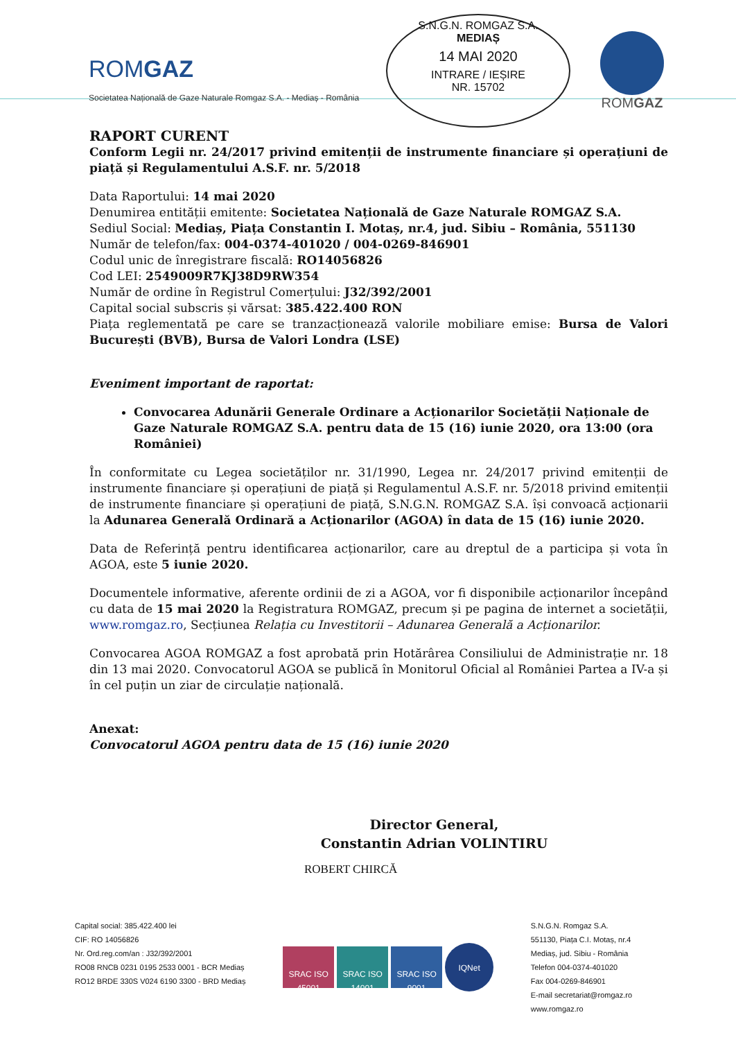ROMGAZ
Societatea Națională de Gaze Naturale Romgaz S.A. - Mediaș - România
S.N.G.N. ROMGAZ S.A.
MEDIAȘ
14 MAI 2020
INTRARE / IEȘIRE
NR. 15702
ROMGAZ
RAPORT CURENT
Conform Legii nr. 24/2017 privind emitenții de instrumente financiare și operațiuni de piață și Regulamentului A.S.F. nr. 5/2018
Data Raportului: 14 mai 2020
Denumirea entității emitente: Societatea Națională de Gaze Naturale ROMGAZ S.A.
Sediul Social: Mediaș, Piața Constantin I. Motaș, nr.4, jud. Sibiu – România, 551130
Număr de telefon/fax: 004-0374-401020 / 004-0269-846901
Codul unic de înregistrare fiscală: RO14056826
Cod LEI: 2549009R7KJ38D9RW354
Număr de ordine în Registrul Comerțului: J32/392/2001
Capital social subscris și vărsat: 385.422.400 RON
Piața reglementată pe care se tranzacționează valorile mobiliare emise: Bursa de Valori București (BVB), Bursa de Valori Londra (LSE)
Eveniment important de raportat:
Convocarea Adunării Generale Ordinare a Acționarilor Societății Naționale de Gaze Naturale ROMGAZ S.A. pentru data de 15 (16) iunie 2020, ora 13:00 (ora României)
În conformitate cu Legea societăților nr. 31/1990, Legea nr. 24/2017 privind emitenții de instrumente financiare și operațiuni de piață și Regulamentul A.S.F. nr. 5/2018 privind emitenții de instrumente financiare și operațiuni de piață, S.N.G.N. ROMGAZ S.A. își convoacă acționarii la Adunarea Generală Ordinară a Acționarilor (AGOA) în data de 15 (16) iunie 2020.
Data de Referință pentru identificarea acționarilor, care au dreptul de a participa și vota în AGOA, este 5 iunie 2020.
Documentele informative, aferente ordinii de zi a AGOA, vor fi disponibile acționarilor începând cu data de 15 mai 2020 la Registratura ROMGAZ, precum și pe pagina de internet a societății, www.romgaz.ro, Secțiunea Relația cu Investitorii – Adunarea Generală a Acționarilor.
Convocarea AGOA ROMGAZ a fost aprobată prin Hotărârea Consiliului de Administrație nr. 18 din 13 mai 2020. Convocatorul AGOA se publică în Monitorul Oficial al României Partea a IV-a și în cel puțin un ziar de circulație națională.
Anexat:
Convocatorul AGOA pentru data de 15 (16) iunie 2020
Director General,
Constantin Adrian VOLINTIRU
ROBERT CHIRCĂ
Capital social: 385.422.400 lei
CIF: RO 14056826
Nr. Ord.reg.com/an : J32/392/2001
RO08 RNCB 0231 0195 2533 0001 - BCR Mediaș
RO12 BRDE 330S V024 6190 3300 - BRD Mediaș
SRAC ISO 45001 SRAC ISO 14001 SRAC ISO 9001 IQNet
S.N.G.N. Romgaz S.A.
551130, Piața C.I. Motaș, nr.4
Mediaș, jud. Sibiu - România
Telefon 004-0374-401020
Fax 004-0269-846901
E-mail secretariat@romgaz.ro
www.romgaz.ro